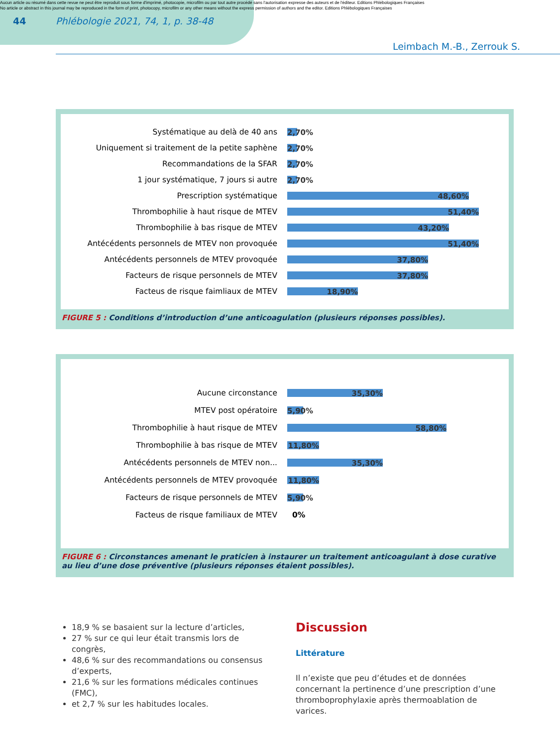Aucun article ou résumé dans cette revue ne peut être reproduit sous forme d'imprimé, photocopie, microfilm ou par tout autre procédé sans l'autorisation expresse des auteurs et de l'éditeur. Editions Phlébologiques Françaises
No article or abstract in this journal may be reproduced in the form of print, photocopy, microfilm or any other means without the express permission of authors and the editor. Editions Phlébologiques Françaises
44
Phlébologie 2021, 74, 1, p. 38-48
Leimbach M.-B., Zerrouk S.
Systématique au delà de 40 ans
2,70%
Uniquement si traitement de la petite saphène
2,70%
Recommandations de la SFAR
2,70%
1 jour systématique, 7 jours si autre
2,70%
Prescription systématique
48,60%
Thrombophilie à haut risque de MTEV
51,40%
Thrombophilie à bas risque de MTEV
43,20%
Antécédents personnels de MTEV non provoquée
51,40%
Antécédents personnels de MTEV provoquée
37,80%
Facteurs de risque personnels de MTEV
37,80%
Facteus de risque faimliaux de MTEV
18,90%
FIGURE 5 : Conditions d’introduction d’une anticoagulation (plusieurs réponses possibles).
Aucune circonstance
35,30%
MTEV post opératoire
5,90%
Thrombophilie à haut risque de MTEV
58,80%
Thrombophilie à bas risque de MTEV
11,80%
Antécédents personnels de MTEV non...
35,30%
Antécédents personnels de MTEV provoquée
11,80%
Facteurs de risque personnels de MTEV
5,90%
Facteus de risque familiaux de MTEV 0%
FIGURE 6 : Circonstances amenant le praticien à instaurer un traitement anticoagulant à dose curative au lieu d’une dose préventive (plusieurs réponses étaient possibles).
18,9 % se basaient sur la lecture d’articles,
27 % sur ce qui leur était transmis lors de congrès,
48,6 % sur des recommandations ou consensus d’experts,
21,6 % sur les formations médicales continues (FMC),
et 2,7 % sur les habitudes locales.
Discussion
Littérature
Il n’existe que peu d’études et de données concernant la pertinence d’une prescription d’une thromboprophylaxie après thermoablation de varices.